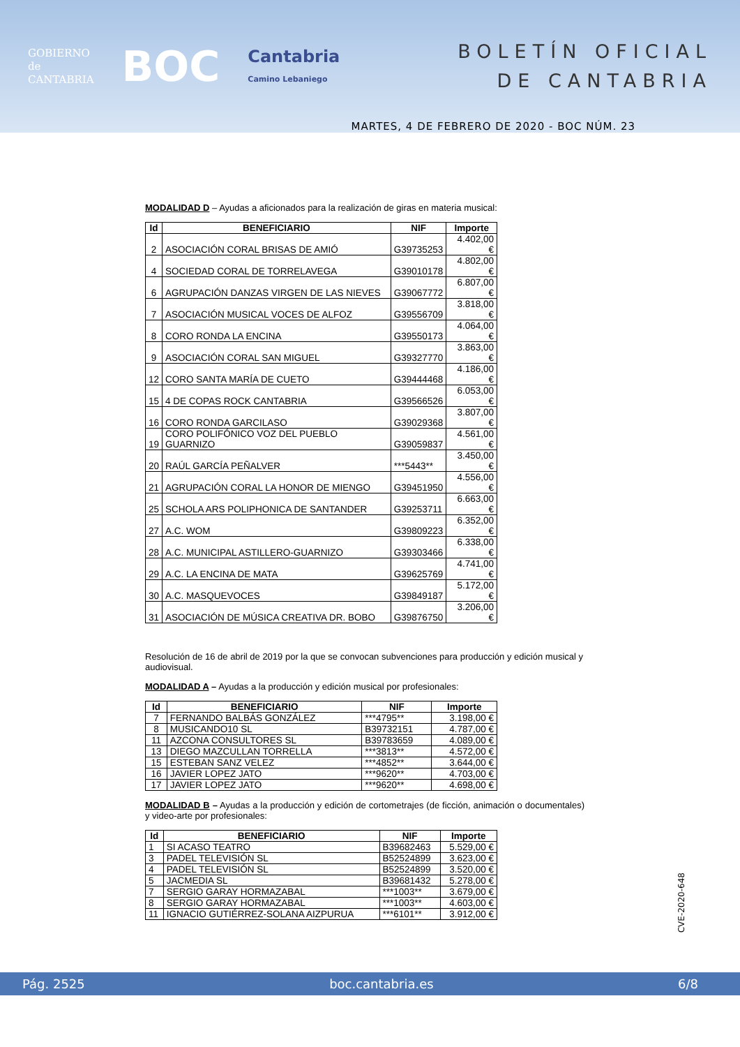GOBIERNO
de
CANTABRIA
BOC
Cantabria
Camino Lebaniego
BOLETÍN OFICIAL
DE CANTABRIA
MARTES, 4 DE FEBRERO DE 2020 - BOC NÚM. 23
MODALIDAD D – Ayudas a aficionados para la realización de giras en materia musical:
| Id | BENEFICIARIO | NIF | Importe |
| --- | --- | --- | --- |
| 2 | ASOCIACIÓN CORAL BRISAS DE AMIÓ | G39735253 | 4.402,00 € |
| 4 | SOCIEDAD CORAL DE TORRELAVEGA | G39010178 | 4.802,00 € |
| 6 | AGRUPACIÓN DANZAS VIRGEN DE LAS NIEVES | G39067772 | 6.807,00 € |
| 7 | ASOCIACIÓN MUSICAL VOCES DE ALFOZ | G39556709 | 3.818,00 € |
| 8 | CORO RONDA LA ENCINA | G39550173 | 4.064,00 € |
| 9 | ASOCIACIÓN CORAL SAN MIGUEL | G39327770 | 3.863,00 € |
| 12 | CORO SANTA MARÍA DE CUETO | G39444468 | 4.186,00 € |
| 15 | 4 DE COPAS ROCK CANTABRIA | G39566526 | 6.053,00 € |
| 16 | CORO RONDA GARCILASO | G39029368 | 3.807,00 € |
| 19 | CORO POLIFÓNICO VOZ DEL PUEBLO GUARNIZO | G39059837 | 4.561,00 € |
| 20 | RAÚL GARCÍA PEÑALVER | ***5443** | 3.450,00 € |
| 21 | AGRUPACIÓN CORAL LA HONOR DE MIENGO | G39451950 | 4.556,00 € |
| 25 | SCHOLA ARS POLIPHONICA DE SANTANDER | G39253711 | 6.663,00 € |
| 27 | A.C. WOM | G39809223 | 6.352,00 € |
| 28 | A.C. MUNICIPAL ASTILLERO-GUARNIZO | G39303466 | 6.338,00 € |
| 29 | A.C. LA ENCINA DE MATA | G39625769 | 4.741,00 € |
| 30 | A.C. MASQUEVOCES | G39849187 | 5.172,00 € |
| 31 | ASOCIACIÓN DE MÚSICA CREATIVA DR. BOBO | G39876750 | 3.206,00 € |
Resolución de 16 de abril de 2019 por la que se convocan subvenciones para producción y edición musical y audiovisual.
MODALIDAD A – Ayudas a la producción y edición musical por profesionales:
| Id | BENEFICIARIO | NIF | Importe |
| --- | --- | --- | --- |
| 7 | FERNANDO BALBÁS GONZÁLEZ | ***4795** | 3.198,00 € |
| 8 | MUSICANDO10 SL | B39732151 | 4.787,00 € |
| 11 | AZCONA CONSULTORES SL | B39783659 | 4.089,00 € |
| 13 | DIEGO MAZCULLAN TORRELLA | ***3813** | 4.572,00 € |
| 15 | ESTEBAN SANZ VELEZ | ***4852** | 3.644,00 € |
| 16 | JAVIER LOPEZ JATO | ***9620** | 4.703,00 € |
| 17 | JAVIER LOPEZ JATO | ***9620** | 4.698,00 € |
MODALIDAD B – Ayudas a la producción y edición de cortometrajes (de ficción, animación o documentales) y video-arte por profesionales:
| Id | BENEFICIARIO | NIF | Importe |
| --- | --- | --- | --- |
| 1 | SI ACASO TEATRO | B39682463 | 5.529,00 € |
| 3 | PADEL TELEVISIÓN SL | B52524899 | 3.623,00 € |
| 4 | PADEL TELEVISIÓN SL | B52524899 | 3.520,00 € |
| 5 | JACMEDIA SL | B39681432 | 5.278,00 € |
| 7 | SERGIO GARAY HORMAZABAL | ***1003** | 3.679,00 € |
| 8 | SERGIO GARAY HORMAZABAL | ***1003** | 4.603,00 € |
| 11 | IGNACIO GUTIÉRREZ-SOLANA AIZPURUA | ***6101** | 3.912,00 € |
CVE-2020-648
Pág. 2525 boc.cantabria.es 6/8